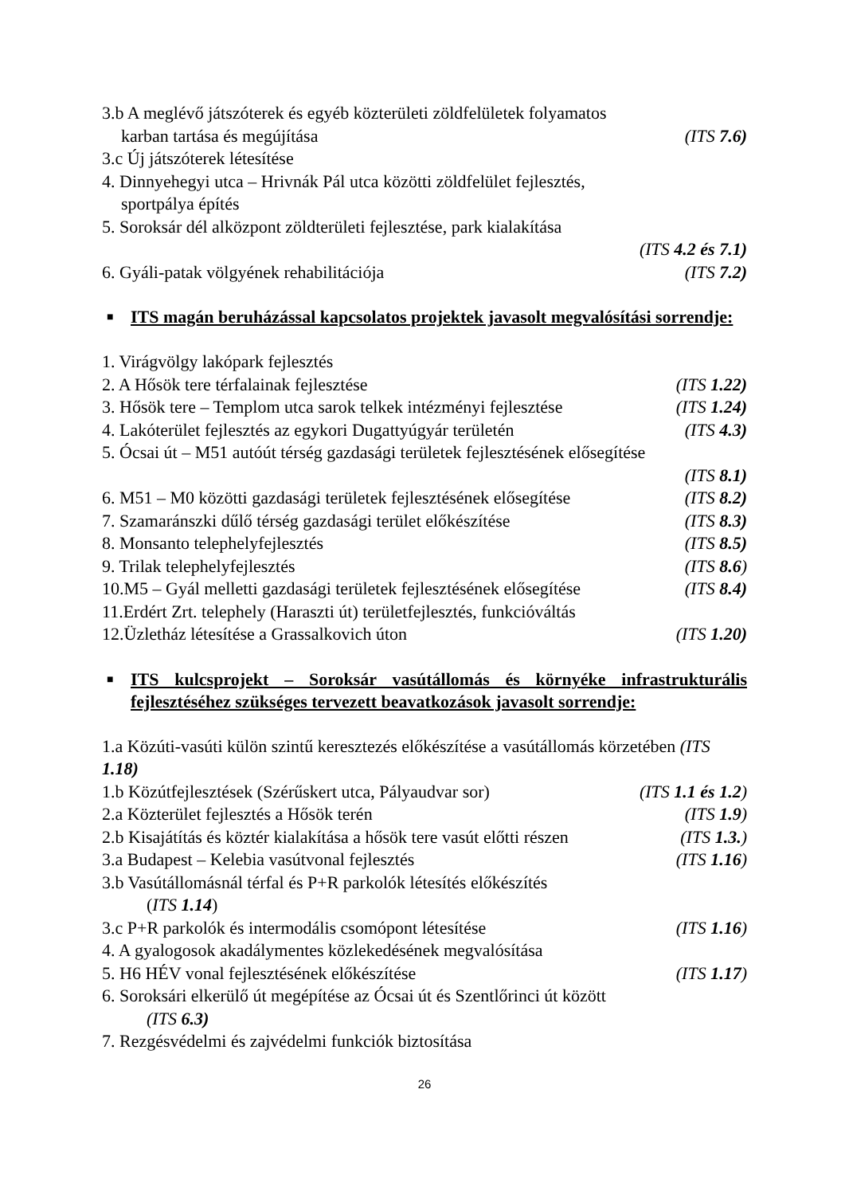3.b A meglévő játszóterek és egyéb közterületi zöldfelületek folyamatos
karban tartása és megújítása (ITS 7.6)
3.c Új játszóterek létesítése
4. Dinnyehegyi utca – Hrivnák Pál utca közötti zöldfelület fejlesztés,
sportpálya építés
5. Soroksár dél alközpont zöldterületi fejlesztése, park kialakítása
(ITS 4.2 és 7.1)
6. Gyáli-patak völgyének rehabilitációja (ITS 7.2)
■ ITS magán beruházással kapcsolatos projektek javasolt megvalósítási sorrendje:
1. Virágvölgy lakópark fejlesztés
2. A Hősök tere térfalainak fejlesztése (ITS 1.22)
3. Hősök tere – Templom utca sarok telkek intézményi fejlesztése (ITS 1.24)
4. Lakóterület fejlesztés az egykori Dugattyúgyár területén (ITS 4.3)
5. Ócsai út – M51 autóút térség gazdasági területek fejlesztésének elősegítése
(ITS 8.1)
6. M51 – M0 közötti gazdasági területek fejlesztésének elősegítése (ITS 8.2)
7. Szamaránszki dűlő térség gazdasági terület előkészítése (ITS 8.3)
8. Monsanto telephelyfejlesztés (ITS 8.5)
9. Trilak telephelyfejlesztés (ITS 8.6)
10.M5 – Gyál melletti gazdasági területek fejlesztésének elősegítése (ITS 8.4)
11.Erdért Zrt. telephely (Haraszti út) területfejlesztés, funkcióváltás
12.Üzletház létesítése a Grassalkovich úton (ITS 1.20)
■ ITS kulcsprojekt – Soroksár vasútállomás és környéke infrastrukturális fejlesztéséhez szükséges tervezett beavatkozások javasolt sorrendje:
1.a Közúti-vasúti külön szintű keresztezés előkészítése a vasútállomás körzetében (ITS 1.18)
1.b Közútfejlesztések (Szérűskert utca, Pályaudvar sor) (ITS 1.1 és 1.2)
2.a Közterület fejlesztés a Hősök terén (ITS 1.9)
2.b Kisajátítás és köztér kialakítása a hősök tere vasút előtti részen (ITS 1.3.)
3.a Budapest – Kelebia vasútvonal fejlesztés (ITS 1.16)
3.b Vasútállomásnál térfal és P+R parkolók létesítés előkészítés
(ITS 1.14)
3.c P+R parkolók és intermodális csomópont létesítése (ITS 1.16)
4. A gyalogosok akadálymentes közlekedésének megvalósítása
5. H6 HÉV vonal fejlesztésének előkészítése (ITS 1.17)
6. Soroksári elkerülő út megépítése az Ócsai út és Szentlőrinci út között
(ITS 6.3)
7. Rezgésvédelmi és zajvédelmi funkciók biztosítása
26